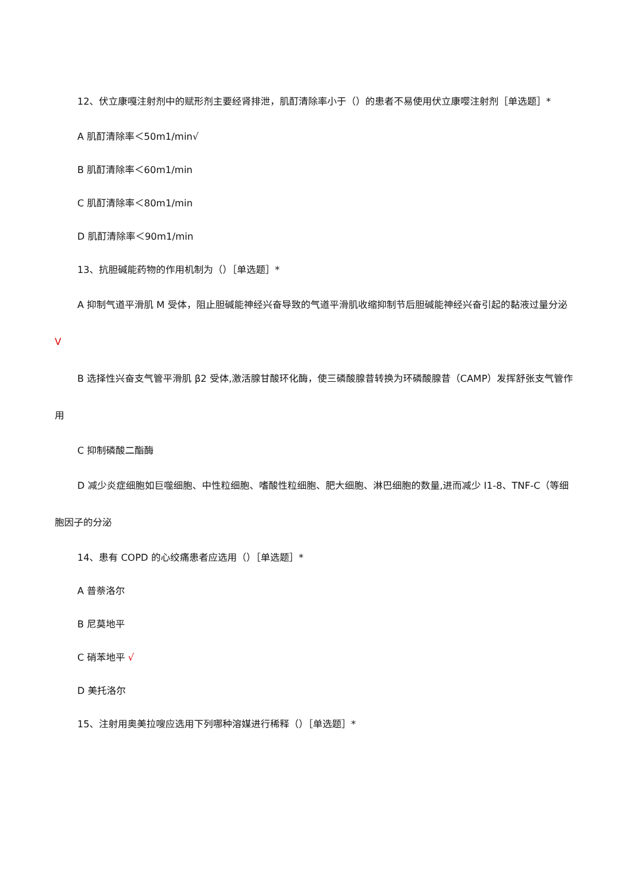12、伏立康嘎注射剂中的赋形剂主要经肾排泄，肌酊清除率小于（）的患者不易使用伏立康嘤注射剂［单选题］*
A 肌酊清除率＜50m1∕min√
B 肌酊清除率＜60m1∕min
C 肌酊清除率＜80m1∕min
D 肌酊清除率＜90m1∕min
13、抗胆碱能药物的作用机制为（）［单选题］*
A 抑制气道平滑肌 M 受体，阻止胆碱能神经兴奋导致的气道平滑肌收缩抑制节后胆碱能神经兴奋引起的黏液过量分泌 V
B 选择性兴奋支气管平滑肌 β2 受体,激活腺甘酸环化酶，使三磷酸腺昔转换为环磷酸腺昔（CAMP）发挥舒张支气管作用
C 抑制磷酸二酯酶
D 减少炎症细胞如巨噬细胞、中性粒细胞、嗜酸性粒细胞、肥大细胞、淋巴细胞的数量,进而减少 I1-8、TNF-C（等细胞因子的分泌
14、患有 COPD 的心绞痛患者应选用（）［单选题］*
A 普萘洛尔
B 尼莫地平
C 硝苯地平 √
D 美托洛尔
15、注射用奥美拉嗖应选用下列哪种溶媒进行稀释（）［单选题］*